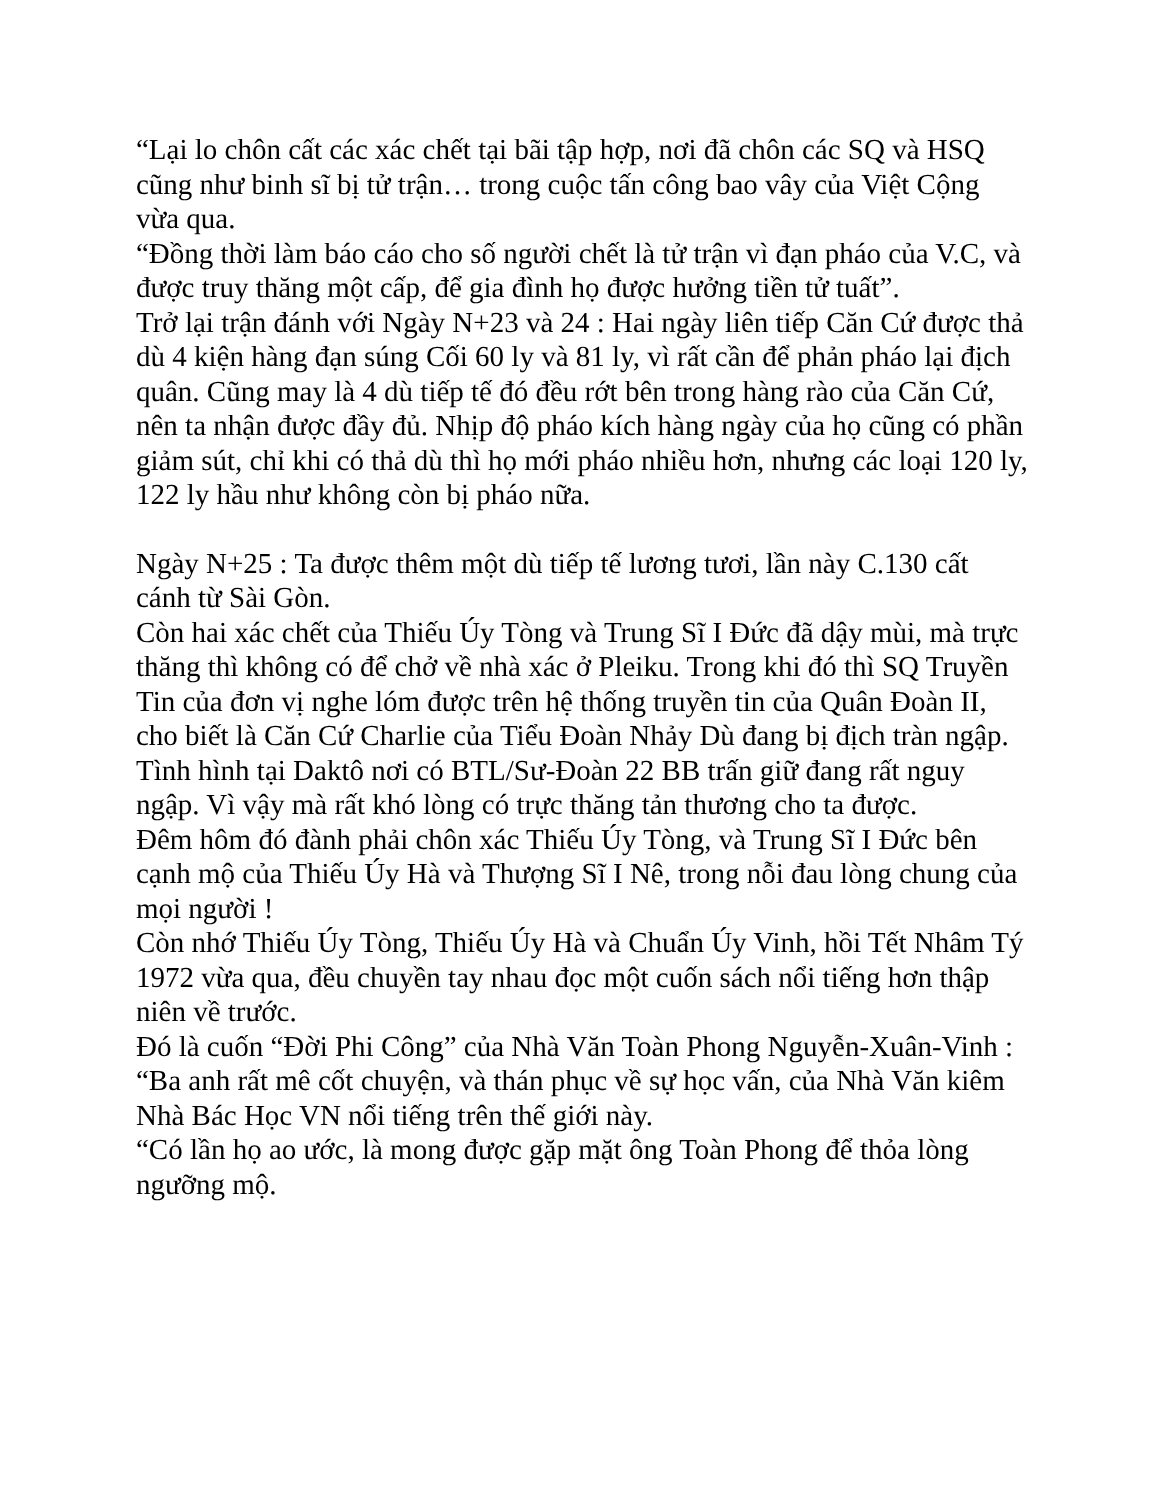“Lại lo chôn cất các xác chết tại bãi tập hợp, nơi đã chôn các SQ và HSQ cũng như binh sĩ bị tử trận… trong cuộc tấn công bao vây của Việt Cộng vừa qua.
“Đồng thời làm báo cáo cho số người chết là tử trận vì đạn pháo của V.C, và được truy thăng một cấp, để gia đình họ được hưởng tiền tử tuất”.
Trở lại trận đánh với Ngày N+23 và 24 : Hai ngày liên tiếp Căn Cứ được thả dù 4 kiện hàng đạn súng Cối 60 ly và 81 ly, vì rất cần để phản pháo lại địch quân. Cũng may là 4 dù tiếp tế đó đều rớt bên trong hàng rào của Căn Cứ, nên ta nhận được đầy đủ. Nhịp độ pháo kích hàng ngày của họ cũng có phần giảm sút, chỉ khi có thả dù thì họ mới pháo nhiều hơn, nhưng các loại 120 ly, 122 ly hầu như không còn bị pháo nữa.
Ngày N+25 : Ta được thêm một dù tiếp tế lương tươi, lần này C.130 cất cánh từ Sài Gòn.
Còn hai xác chết của Thiếu Úy Tòng và Trung Sĩ I Đức đã dậy mùi, mà trực thăng thì không có để chở về nhà xác ở Pleiku. Trong khi đó thì SQ Truyền Tin của đơn vị nghe lóm được trên hệ thống truyền tin của Quân Đoàn II, cho biết là Căn Cứ Charlie của Tiểu Đoàn Nhảy Dù đang bị địch tràn ngập.
Tình hình tại Daktô nơi có BTL/Sư-Đoàn 22 BB trấn giữ đang rất nguy ngập. Vì vậy mà rất khó lòng có trực thăng tản thương cho ta được.
Đêm hôm đó đành phải chôn xác Thiếu Úy Tòng, và Trung Sĩ I Đức bên cạnh mộ của Thiếu Úy Hà và Thượng Sĩ I Nê, trong nỗi đau lòng chung của mọi người !
Còn nhớ Thiếu Úy Tòng, Thiếu Úy Hà và Chuẩn Úy Vinh, hồi Tết Nhâm Tý 1972 vừa qua, đều chuyền tay nhau đọc một cuốn sách nổi tiếng hơn thập niên về trước.
Đó là cuốn “Đời Phi Công” của Nhà Văn Toàn Phong Nguyễn-Xuân-Vinh :
“Ba anh rất mê cốt chuyện, và thán phục về sự học vấn, của Nhà Văn kiêm Nhà Bác Học VN nổi tiếng trên thế giới này.
“Có lần họ ao ước, là mong được gặp mặt ông Toàn Phong để thỏa lòng ngưỡng mộ.